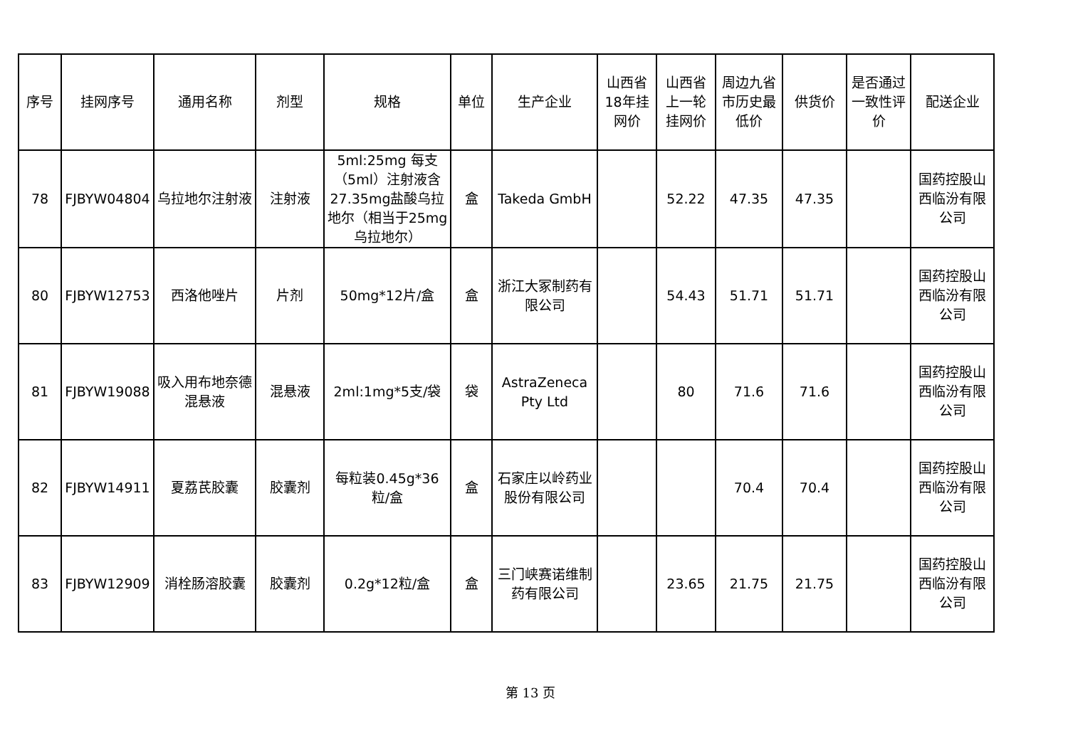| 序号 | 挂网序号 | 通用名称 | 剂型 | 规格 | 单位 | 生产企业 | 山西省18年挂网价 | 山西省上一轮挂网价 | 周边九省市历史最低价 | 供货价 | 是否通过一致性评价 | 配送企业 |
| --- | --- | --- | --- | --- | --- | --- | --- | --- | --- | --- | --- | --- |
| 78 | FJBYW04804 | 乌拉地尔注射液 | 注射液 | 5ml:25mg 每支（5ml）注射液含27.35mg盐酸乌拉地尔（相当于25mg乌拉地尔） | 盒 | Takeda GmbH | | 52.22 | 47.35 | 47.35 | | 国药控股山西临汾有限公司 |
| 80 | FJBYW12753 | 西洛他唑片 | 片剂 | 50mg*12片/盒 | 盒 | 浙江大冢制药有限公司 | | 54.43 | 51.71 | 51.71 | | 国药控股山西临汾有限公司 |
| 81 | FJBYW19088 | 吸入用布地奈德混悬液 | 混悬液 | 2ml:1mg*5支/袋 | 袋 | AstraZeneca Pty Ltd | | 80 | 71.6 | 71.6 | | 国药控股山西临汾有限公司 |
| 82 | FJBYW14911 | 夏荔芪胶囊 | 胶囊剂 | 每粒装0.45g*36粒/盒 | 盒 | 石家庄以岭药业股份有限公司 | | | 70.4 | 70.4 | | 国药控股山西临汾有限公司 |
| 83 | FJBYW12909 | 消栓肠溶胶囊 | 胶囊剂 | 0.2g*12粒/盒 | 盒 | 三门峡赛诺维制药有限公司 | | 23.65 | 21.75 | 21.75 | | 国药控股山西临汾有限公司 |
第 13 页